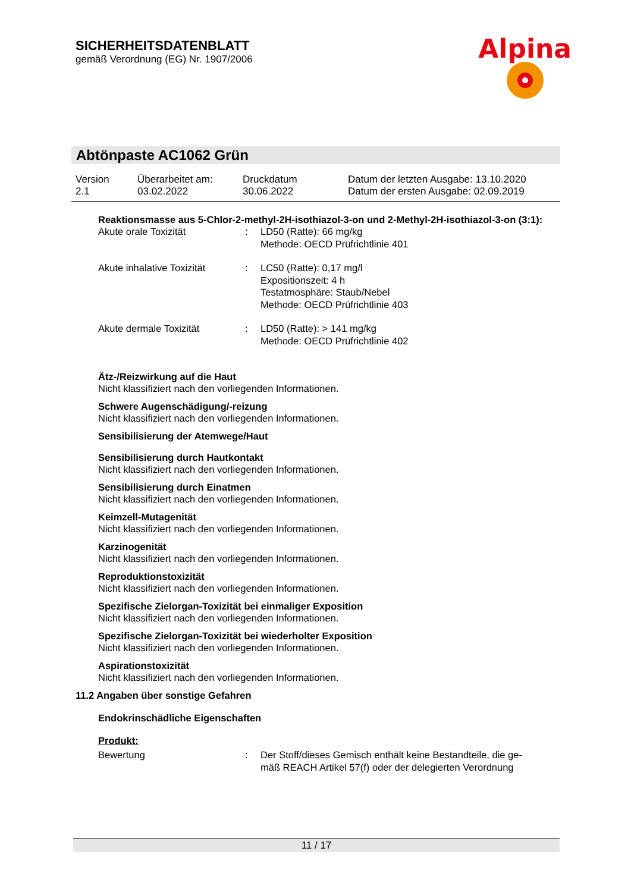SICHERHEITSDATENBLATT
gemäß Verordnung (EG) Nr. 1907/2006
Alpina
Abtönpaste AC1062 Grün
| Version 2.1 | Überarbeitet am: 03.02.2022 | Druckdatum 30.06.2022 | Datum der letzten Ausgabe: 13.10.2020 Datum der ersten Ausgabe: 02.09.2019 |
Reaktionsmasse aus 5-Chlor-2-methyl-2H-isothiazol-3-on und 2-Methyl-2H-isothiazol-3-on (3:1):
| Akute orale Toxizität | : | LD50 (Ratte): 66 mg/kg Methode: OECD Prüfrichtlinie 401 |
| Akute inhalative Toxizität | : | LC50 (Ratte): 0,17 mg/l Expositionszeit: 4 h Testatmosphäre: Staub/Nebel Methode: OECD Prüfrichtlinie 403 |
| Akute dermale Toxizität | : | LD50 (Ratte): > 141 mg/kg Methode: OECD Prüfrichtlinie 402 |
Ätz-/Reizwirkung auf die Haut
Nicht klassifiziert nach den vorliegenden Informationen.
Schwere Augenschädigung/-reizung
Nicht klassifiziert nach den vorliegenden Informationen.
Sensibilisierung der Atemwege/Haut
Sensibilisierung durch Hautkontakt
Nicht klassifiziert nach den vorliegenden Informationen.
Sensibilisierung durch Einatmen
Nicht klassifiziert nach den vorliegenden Informationen.
Keimzell-Mutagenität
Nicht klassifiziert nach den vorliegenden Informationen.
Karzinogenität
Nicht klassifiziert nach den vorliegenden Informationen.
Reproduktionstoxizität
Nicht klassifiziert nach den vorliegenden Informationen.
Spezifische Zielorgan-Toxizität bei einmaliger Exposition
Nicht klassifiziert nach den vorliegenden Informationen.
Spezifische Zielorgan-Toxizität bei wiederholter Exposition
Nicht klassifiziert nach den vorliegenden Informationen.
Aspirationstoxizität
Nicht klassifiziert nach den vorliegenden Informationen.
11.2 Angaben über sonstige Gefahren
Endokrinschädliche Eigenschaften
Produkt:
| Bewertung | : | Der Stoff/dieses Gemisch enthält keine Bestandteile, die ge- mäß REACH Artikel 57(f) oder der delegierten Verordnung |
11 / 17